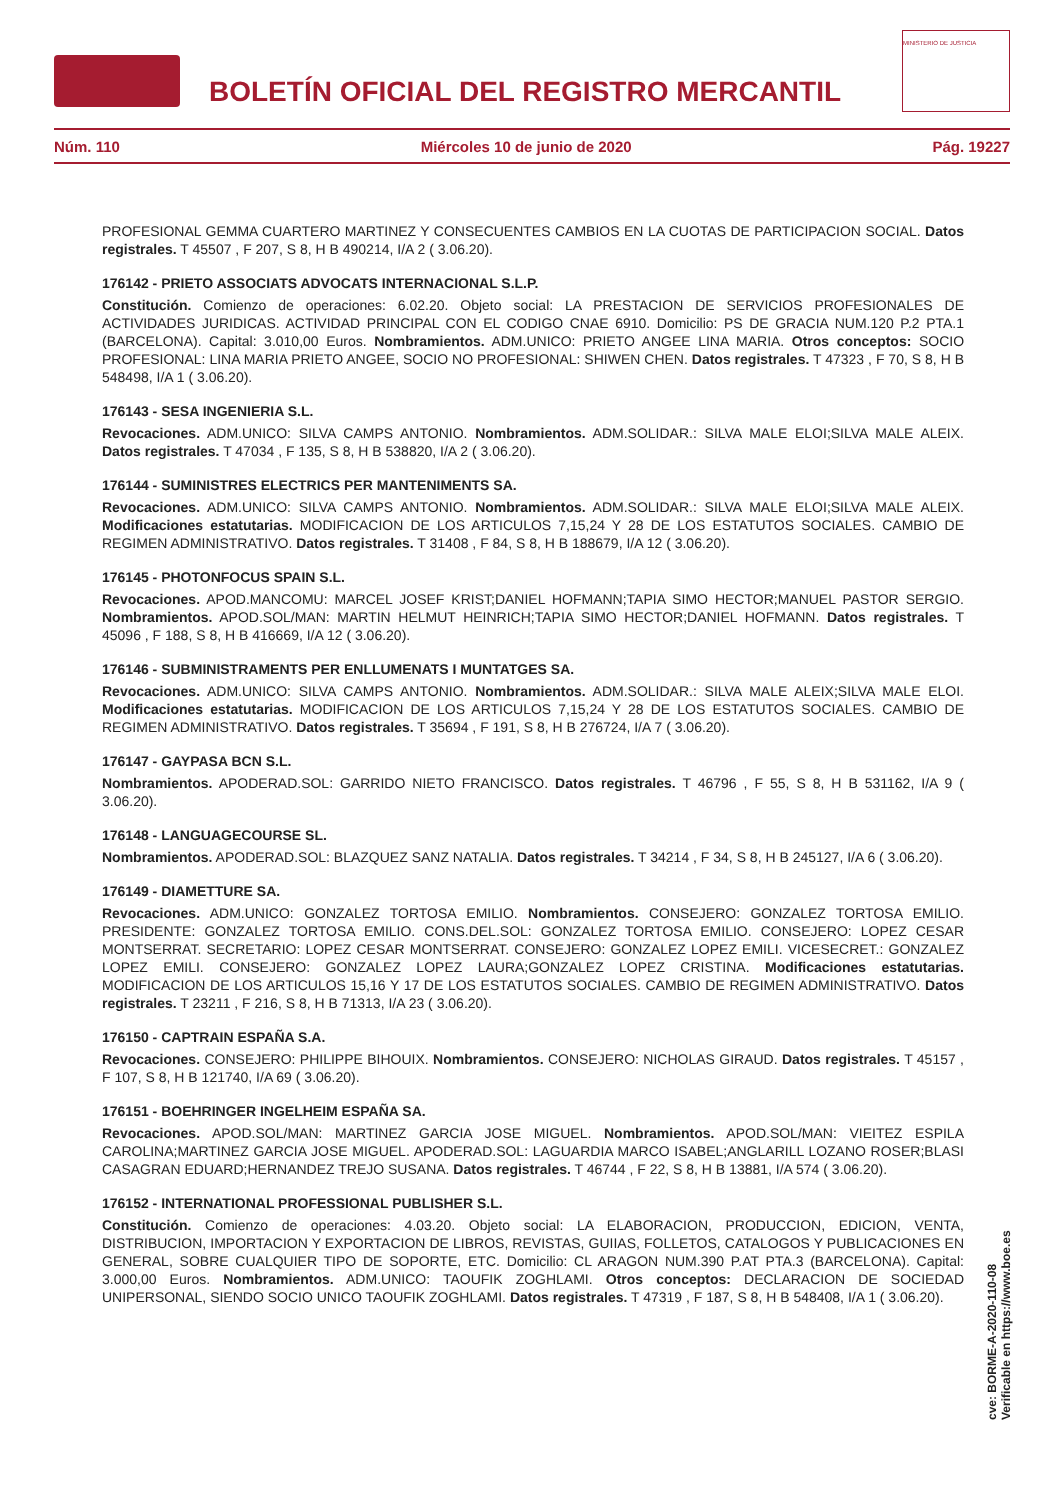BOLETÍN OFICIAL DEL REGISTRO MERCANTIL
MINISTERIO DE JUSTICIA
Núm. 110 Miércoles 10 de junio de 2020 Pág. 19227
PROFESIONAL GEMMA CUARTERO MARTINEZ Y CONSECUENTES CAMBIOS EN LA CUOTAS DE PARTICIPACION SOCIAL. Datos registrales. T 45507 , F 207, S 8, H B 490214, I/A 2 ( 3.06.20).
176142 - PRIETO ASSOCIATS ADVOCATS INTERNACIONAL S.L.P.
Constitución. Comienzo de operaciones: 6.02.20. Objeto social: LA PRESTACION DE SERVICIOS PROFESIONALES DE ACTIVIDADES JURIDICAS. ACTIVIDAD PRINCIPAL CON EL CODIGO CNAE 6910. Domicilio: PS DE GRACIA NUM.120 P.2 PTA.1 (BARCELONA). Capital: 3.010,00 Euros. Nombramientos. ADM.UNICO: PRIETO ANGEE LINA MARIA. Otros conceptos: SOCIO PROFESIONAL: LINA MARIA PRIETO ANGEE, SOCIO NO PROFESIONAL: SHIWEN CHEN. Datos registrales. T 47323 , F 70, S 8, H B 548498, I/A 1 ( 3.06.20).
176143 - SESA INGENIERIA S.L.
Revocaciones. ADM.UNICO: SILVA CAMPS ANTONIO. Nombramientos. ADM.SOLIDAR.: SILVA MALE ELOI;SILVA MALE ALEIX. Datos registrales. T 47034 , F 135, S 8, H B 538820, I/A 2 ( 3.06.20).
176144 - SUMINISTRES ELECTRICS PER MANTENIMENTS SA.
Revocaciones. ADM.UNICO: SILVA CAMPS ANTONIO. Nombramientos. ADM.SOLIDAR.: SILVA MALE ELOI;SILVA MALE ALEIX. Modificaciones estatutarias. MODIFICACION DE LOS ARTICULOS 7,15,24 Y 28 DE LOS ESTATUTOS SOCIALES. CAMBIO DE REGIMEN ADMINISTRATIVO. Datos registrales. T 31408 , F 84, S 8, H B 188679, I/A 12 ( 3.06.20).
176145 - PHOTONFOCUS SPAIN S.L.
Revocaciones. APOD.MANCOMU: MARCEL JOSEF KRIST;DANIEL HOFMANN;TAPIA SIMO HECTOR;MANUEL PASTOR SERGIO. Nombramientos. APOD.SOL/MAN: MARTIN HELMUT HEINRICH;TAPIA SIMO HECTOR;DANIEL HOFMANN. Datos registrales. T 45096 , F 188, S 8, H B 416669, I/A 12 ( 3.06.20).
176146 - SUBMINISTRAMENTS PER ENLLUMENATS I MUNTATGES SA.
Revocaciones. ADM.UNICO: SILVA CAMPS ANTONIO. Nombramientos. ADM.SOLIDAR.: SILVA MALE ALEIX;SILVA MALE ELOI. Modificaciones estatutarias. MODIFICACION DE LOS ARTICULOS 7,15,24 Y 28 DE LOS ESTATUTOS SOCIALES. CAMBIO DE REGIMEN ADMINISTRATIVO. Datos registrales. T 35694 , F 191, S 8, H B 276724, I/A 7 ( 3.06.20).
176147 - GAYPASA BCN S.L.
Nombramientos. APODERAD.SOL: GARRIDO NIETO FRANCISCO. Datos registrales. T 46796 , F 55, S 8, H B 531162, I/A 9 ( 3.06.20).
176148 - LANGUAGECOURSE SL.
Nombramientos. APODERAD.SOL: BLAZQUEZ SANZ NATALIA. Datos registrales. T 34214 , F 34, S 8, H B 245127, I/A 6 ( 3.06.20).
176149 - DIAMETTURE SA.
Revocaciones. ADM.UNICO: GONZALEZ TORTOSA EMILIO. Nombramientos. CONSEJERO: GONZALEZ TORTOSA EMILIO. PRESIDENTE: GONZALEZ TORTOSA EMILIO. CONS.DEL.SOL: GONZALEZ TORTOSA EMILIO. CONSEJERO: LOPEZ CESAR MONTSERRAT. SECRETARIO: LOPEZ CESAR MONTSERRAT. CONSEJERO: GONZALEZ LOPEZ EMILI. VICESECRET.: GONZALEZ LOPEZ EMILI. CONSEJERO: GONZALEZ LOPEZ LAURA;GONZALEZ LOPEZ CRISTINA. Modificaciones estatutarias. MODIFICACION DE LOS ARTICULOS 15,16 Y 17 DE LOS ESTATUTOS SOCIALES. CAMBIO DE REGIMEN ADMINISTRATIVO. Datos registrales. T 23211 , F 216, S 8, H B 71313, I/A 23 ( 3.06.20).
176150 - CAPTRAIN ESPAÑA S.A.
Revocaciones. CONSEJERO: PHILIPPE BIHOUIX. Nombramientos. CONSEJERO: NICHOLAS GIRAUD. Datos registrales. T 45157 , F 107, S 8, H B 121740, I/A 69 ( 3.06.20).
176151 - BOEHRINGER INGELHEIM ESPAÑA SA.
Revocaciones. APOD.SOL/MAN: MARTINEZ GARCIA JOSE MIGUEL. Nombramientos. APOD.SOL/MAN: VIEITEZ ESPILA CAROLINA;MARTINEZ GARCIA JOSE MIGUEL. APODERAD.SOL: LAGUARDIA MARCO ISABEL;ANGLARILL LOZANO ROSER;BLASI CASAGRAN EDUARD;HERNANDEZ TREJO SUSANA. Datos registrales. T 46744 , F 22, S 8, H B 13881, I/A 574 ( 3.06.20).
176152 - INTERNATIONAL PROFESSIONAL PUBLISHER S.L.
Constitución. Comienzo de operaciones: 4.03.20. Objeto social: LA ELABORACION, PRODUCCION, EDICION, VENTA, DISTRIBUCION, IMPORTACION Y EXPORTACION DE LIBROS, REVISTAS, GUIIAS, FOLLETOS, CATALOGOS Y PUBLICACIONES EN GENERAL, SOBRE CUALQUIER TIPO DE SOPORTE, ETC. Domicilio: CL ARAGON NUM.390 P.AT PTA.3 (BARCELONA). Capital: 3.000,00 Euros. Nombramientos. ADM.UNICO: TAOUFIK ZOGHLAMI. Otros conceptos: DECLARACION DE SOCIEDAD UNIPERSONAL, SIENDO SOCIO UNICO TAOUFIK ZOGHLAMI. Datos registrales. T 47319 , F 187, S 8, H B 548408, I/A 1 ( 3.06.20).
cve: BORME-A-2020-110-08
Verificable en https://www.boe.es